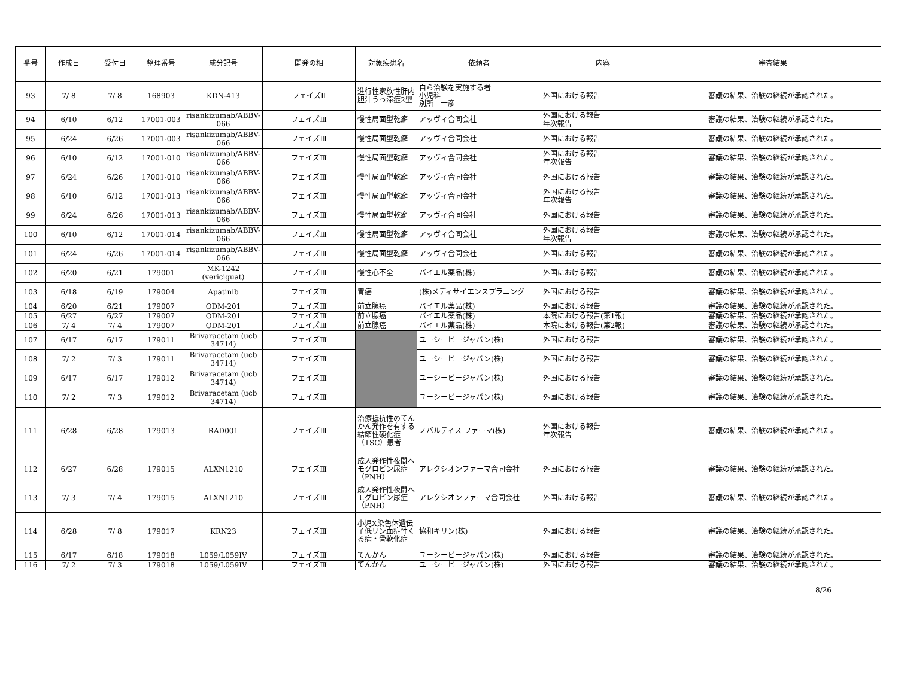| 番号 | 作成日 | 受付日 | 整理番号 | 成分記号 | 開発の相 | 対象疾患名 | 依頼者 | 内容 | 審査結果 |
| --- | --- | --- | --- | --- | --- | --- | --- | --- | --- |
| 93 | 7/ 8 | 7/ 8 | 168903 | KDN-413 | フェイズⅡ | 進行性家族性肝内胆汁うっ滞症2型 | 自ら治験を実施する者 小児科 別所 一彦 | 外国における報告 | 審議の結果、治験の継続が承認された。 |
| 94 | 6/10 | 6/12 | 17001-003 | risankizumab/ABBV-066 | フェイズⅢ | 慢性局面型乾癬 | アッヴィ合同会社 | 外国における報告 年次報告 | 審議の結果、治験の継続が承認された。 |
| 95 | 6/24 | 6/26 | 17001-003 | risankizumab/ABBV-066 | フェイズⅢ | 慢性局面型乾癬 | アッヴィ合同会社 | 外国における報告 | 審議の結果、治験の継続が承認された。 |
| 96 | 6/10 | 6/12 | 17001-010 | risankizumab/ABBV-066 | フェイズⅢ | 慢性局面型乾癬 | アッヴィ合同会社 | 外国における報告 年次報告 | 審議の結果、治験の継続が承認された。 |
| 97 | 6/24 | 6/26 | 17001-010 | risankizumab/ABBV-066 | フェイズⅢ | 慢性局面型乾癬 | アッヴィ合同会社 | 外国における報告 | 審議の結果、治験の継続が承認された。 |
| 98 | 6/10 | 6/12 | 17001-013 | risankizumab/ABBV-066 | フェイズⅢ | 慢性局面型乾癬 | アッヴィ合同会社 | 外国における報告 年次報告 | 審議の結果、治験の継続が承認された。 |
| 99 | 6/24 | 6/26 | 17001-013 | risankizumab/ABBV-066 | フェイズⅢ | 慢性局面型乾癬 | アッヴィ合同会社 | 外国における報告 | 審議の結果、治験の継続が承認された。 |
| 100 | 6/10 | 6/12 | 17001-014 | risankizumab/ABBV-066 | フェイズⅢ | 慢性局面型乾癬 | アッヴィ合同会社 | 外国における報告 年次報告 | 審議の結果、治験の継続が承認された。 |
| 101 | 6/24 | 6/26 | 17001-014 | risankizumab/ABBV-066 | フェイズⅢ | 慢性局面型乾癬 | アッヴィ合同会社 | 外国における報告 | 審議の結果、治験の継続が承認された。 |
| 102 | 6/20 | 6/21 | 179001 | MK-1242 (vericiguat) | フェイズⅢ | 慢性心不全 | バイエル薬品(株) | 外国における報告 | 審議の結果、治験の継続が承認された。 |
| 103 | 6/18 | 6/19 | 179004 | Apatinib | フェイズⅢ | 胃癌 | (株)メディサイエンスプラニング | 外国における報告 | 審議の結果、治験の継続が承認された。 |
| 104 | 6/20 | 6/21 | 179007 | ODM-201 | フェイズⅢ | 前立腺癌 | バイエル薬品(株) | 外国における報告 | 審議の結果、治験の継続が承認された。 |
| 105 | 6/27 | 6/27 | 179007 | ODM-201 | フェイズⅢ | 前立腺癌 | バイエル薬品(株) | 本院における報告(第1報) | 審議の結果、治験の継続が承認された。 |
| 106 | 7/ 4 | 7/ 4 | 179007 | ODM-201 | フェイズⅢ | 前立腺癌 | バイエル薬品(株) | 本院における報告(第2報) | 審議の結果、治験の継続が承認された。 |
| 107 | 6/17 | 6/17 | 179011 | Brivaracetam (ucb 34714) | フェイズⅢ | | ユーシービージャパン(株) | 外国における報告 | 審議の結果、治験の継続が承認された。 |
| 108 | 7/ 2 | 7/ 3 | 179011 | Brivaracetam (ucb 34714) | フェイズⅢ | | ユーシービージャパン(株) | 外国における報告 | 審議の結果、治験の継続が承認された。 |
| 109 | 6/17 | 6/17 | 179012 | Brivaracetam (ucb 34714) | フェイズⅢ | | ユーシービージャパン(株) | 外国における報告 | 審議の結果、治験の継続が承認された。 |
| 110 | 7/ 2 | 7/ 3 | 179012 | Brivaracetam (ucb 34714) | フェイズⅢ | | ユーシービージャパン(株) | 外国における報告 | 審議の結果、治験の継続が承認された。 |
| 111 | 6/28 | 6/28 | 179013 | RAD001 | フェイズⅢ | 治療抵抗性のてんかん発作を有する結節性硬化症（TSC）患者 | ノバルティス ファーマ(株) | 外国における報告 年次報告 | 審議の結果、治験の継続が承認された。 |
| 112 | 6/27 | 6/28 | 179015 | ALXN1210 | フェイズⅢ | 成人発作性夜間ヘモグロビン尿症（PNH） | アレクシオンファーマ合同会社 | 外国における報告 | 審議の結果、治験の継続が承認された。 |
| 113 | 7/ 3 | 7/ 4 | 179015 | ALXN1210 | フェイズⅢ | 成人発作性夜間ヘモグロビン尿症（PNH） | アレクシオンファーマ合同会社 | 外国における報告 | 審議の結果、治験の継続が承認された。 |
| 114 | 6/28 | 7/ 8 | 179017 | KRN23 | フェイズⅢ | 小児X染色体遺伝子低リン血症性くる病・骨軟化症 | 協和キリン(株) | 外国における報告 | 審議の結果、治験の継続が承認された。 |
| 115 | 6/17 | 6/18 | 179018 | L059/L059IV | フェイズⅢ | てんかん | ユーシービージャパン(株) | 外国における報告 | 審議の結果、治験の継続が承認された。 |
| 116 | 7/ 2 | 7/ 3 | 179018 | L059/L059IV | フェイズⅢ | てんかん | ユーシービージャパン(株) | 外国における報告 | 審議の結果、治験の継続が承認された。 |
8/26